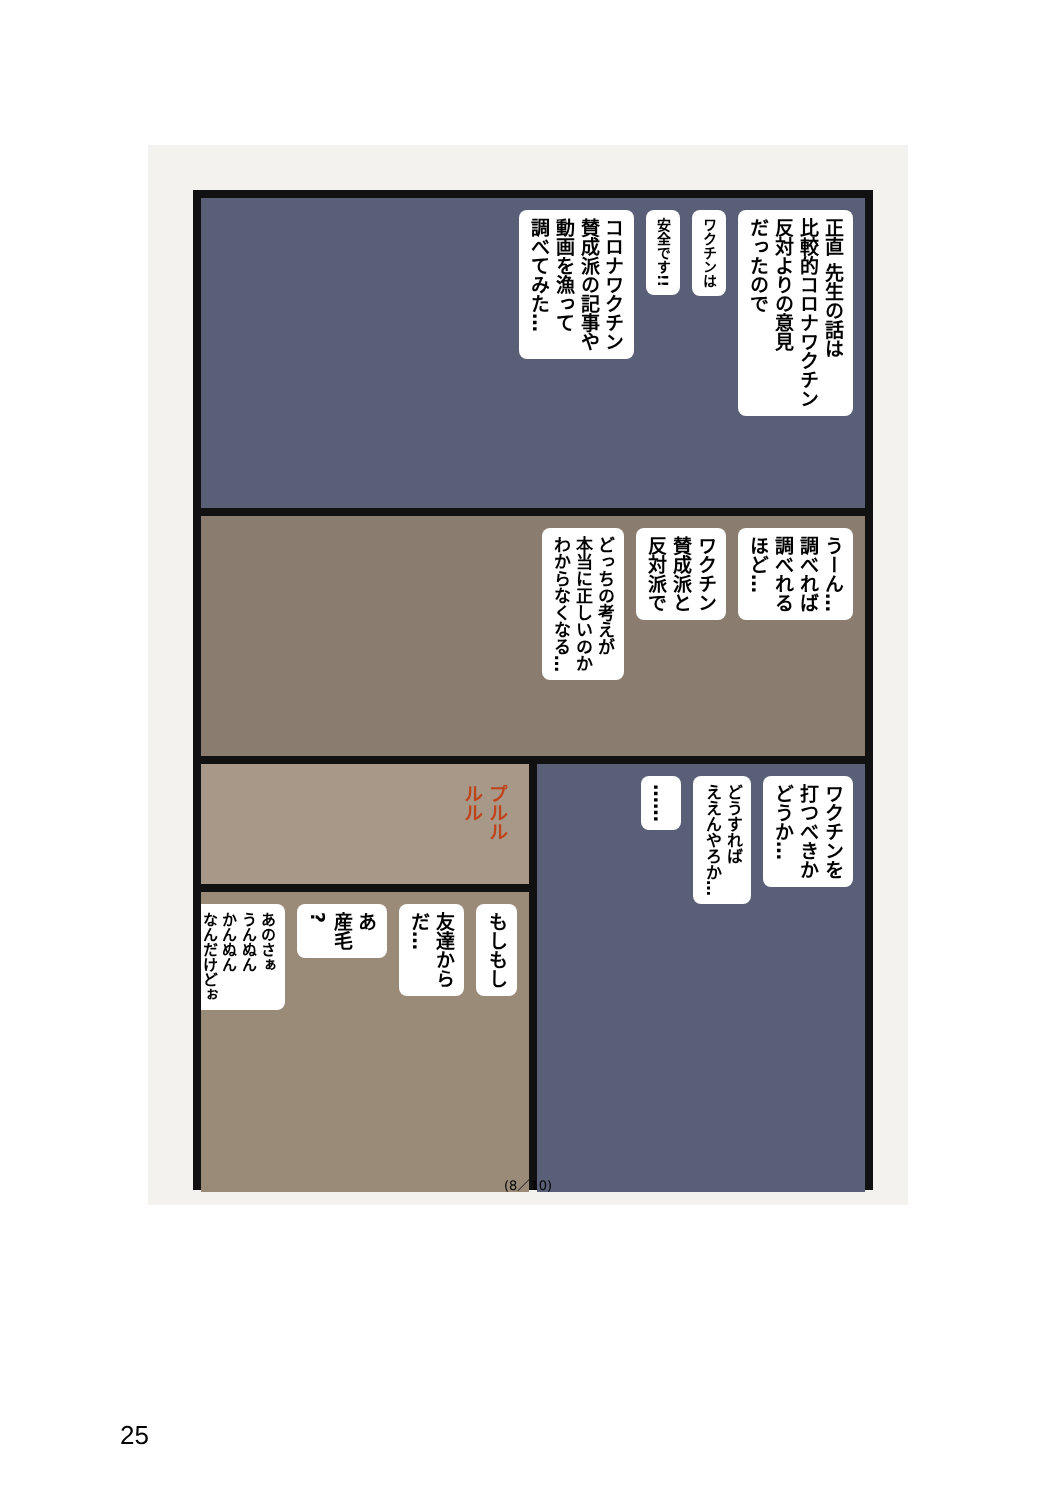正直 先生の話は
比較的コロナワクチン
反対よりの意見
だったので
ワクチンは
安全です!!
コロナワクチン
賛成派の記事や
動画を漁って
調べてみた…
うーん…
調べれば
調べれる
ほど…
ワクチン
賛成派と
反対派で
どっちの考えが
本当に正しいのか
わからなくなる…
プルル ルル
ワクチンを
打つべきか
どうか…
どうすれば
ええんやろか…
……
もしもし
友達から
だ…
あ
産毛
?
あのさぁ
うんぬん
かんぬん
なんだけどぉ
(8／10)
25